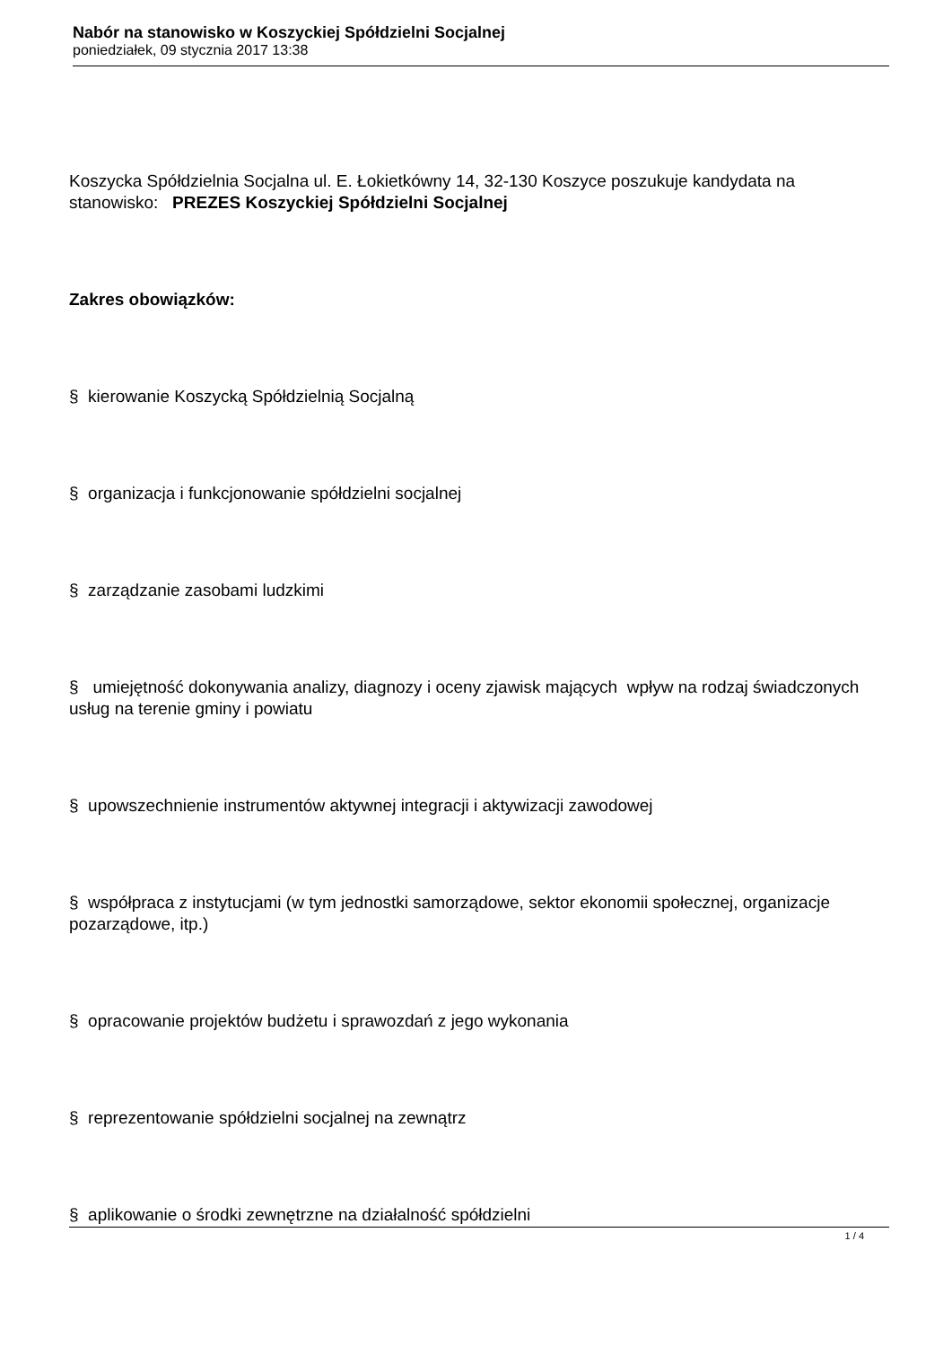Nabór na stanowisko w Koszyckiej Spółdzielni Socjalnej
poniedziałek, 09 stycznia 2017 13:38
Koszycka Spółdzielnia Socjalna ul. E. Łokietkówny 14, 32-130 Koszyce poszukuje kandydata na stanowisko: PREZES Koszyckiej Spółdzielni Socjalnej
Zakres obowiązków:
§ kierowanie Koszycką Spółdzielnią Socjalną
§ organizacja i funkcjonowanie spółdzielni socjalnej
§ zarządzanie zasobami ludzkimi
§ umiejętność dokonywania analizy, diagnozy i oceny zjawisk mających wpływ na rodzaj świadczonych usług na terenie gminy i powiatu
§ upowszechnienie instrumentów aktywnej integracji i aktywizacji zawodowej
§ współpraca z instytucjami (w tym jednostki samorządowe, sektor ekonomii społecznej, organizacje pozarządowe, itp.)
§ opracowanie projektów budżetu i sprawozdań z jego wykonania
§ reprezentowanie spółdzielni socjalnej na zewnątrz
§ aplikowanie o środki zewnętrzne na działalność spółdzielni
1 / 4